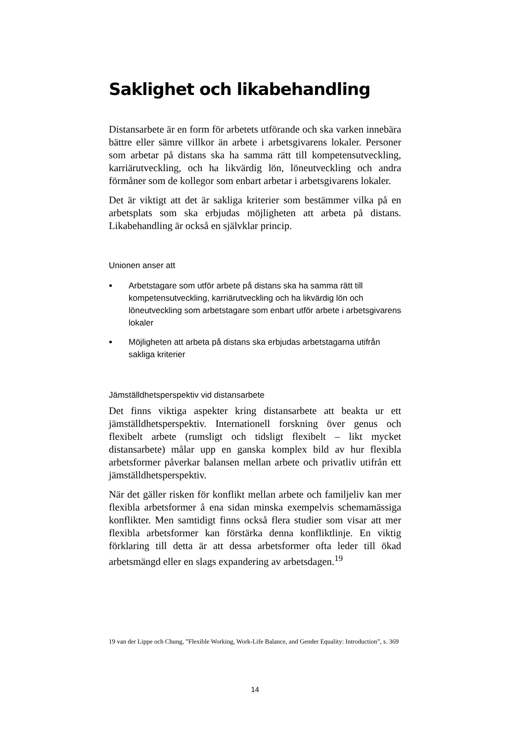Saklighet och likabehandling
Distansarbete är en form för arbetets utförande och ska varken innebära bättre eller sämre villkor än arbete i arbetsgivarens lokaler. Personer som arbetar på distans ska ha samma rätt till kompetensutveckling, karriärutveckling, och ha likvärdig lön, löneutveckling och andra förmåner som de kollegor som enbart arbetar i arbetsgivarens lokaler.
Det är viktigt att det är sakliga kriterier som bestämmer vilka på en arbetsplats som ska erbjudas möjligheten att arbeta på distans. Likabehandling är också en självklar princip.
Unionen anser att
• Arbetstagare som utför arbete på distans ska ha samma rätt till kompetensutveckling, karriärutveckling och ha likvärdig lön och löneutveckling som arbetstagare som enbart utför arbete i arbetsgivarens lokaler
• Möjligheten att arbeta på distans ska erbjudas arbetstagarna utifrån sakliga kriterier
Jämställdhetsperspektiv vid distansarbete
Det finns viktiga aspekter kring distansarbete att beakta ur ett jämställdhetsperspektiv. Internationell forskning över genus och flexibelt arbete (rumsligt och tidsligt flexibelt – likt mycket distansarbete) målar upp en ganska komplex bild av hur flexibla arbetsformer påverkar balansen mellan arbete och privatliv utifrån ett jämställdhetsperspektiv.
När det gäller risken för konflikt mellan arbete och familjeliv kan mer flexibla arbetsformer å ena sidan minska exempelvis schemamässiga konflikter. Men samtidigt finns också flera studier som visar att mer flexibla arbetsformer kan förstärka denna konfliktlinje. En viktig förklaring till detta är att dessa arbetsformer ofta leder till ökad arbetsmängd eller en slags expandering av arbetsdagen.<sup>19</sup>
19 van der Lippe och Chung, ”Flexible Working, Work-Life Balance, and Gender Equality: Introduction”, s. 369
14